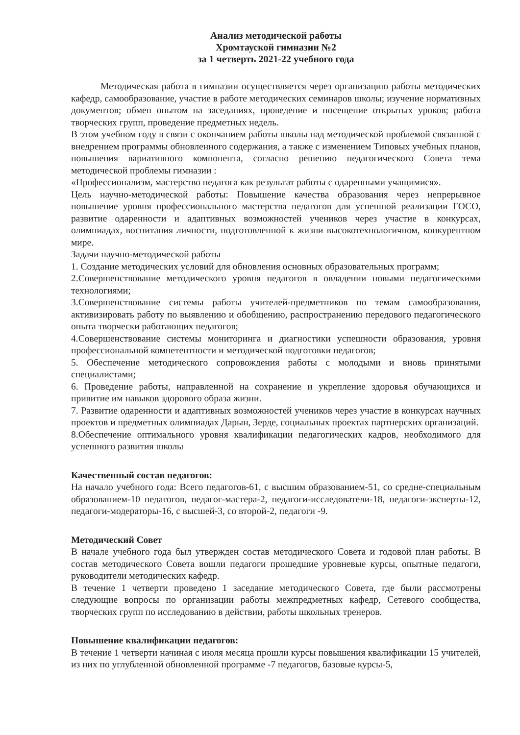Анализ методической работы
Хромтауской гимназии №2
за 1 четверть 2021-22 учебного года
Методическая работа в гимназии осуществляется через организацию работы методических кафедр, самообразование, участие в работе методических семинаров школы; изучение нормативных документов; обмен опытом на заседаниях, проведение и посещение открытых уроков; работа творческих групп, проведение предметных недель.
В этом учебном году в связи с окончанием работы школы над методической проблемой связанной с внедрением программы обновленного содержания, а также с изменением Типовых учебных планов, повышения вариативного компонента, согласно решению педагогического Совета тема методической проблемы гимназии :
«Профессионализм, мастерство педагога как результат работы с одаренными учащимися».
Цель научно-методической работы: Повышение качества образования через непрерывное повышение уровня профессионального мастерства педагогов для успешной реализации ГОСО, развитие одаренности и адаптивных возможностей учеников через участие в конкурсах, олимпиадах, воспитания личности, подготовленной к жизни высокотехнологичном, конкурентном мире.
Задачи научно-методической работы
1. Создание методических условий для обновления основных образовательных программ;
2.Совершенствование методического уровня педагогов в овладении новыми педагогическими технологиями;
3.Совершенствование системы работы учителей-предметников по темам самообразования, активизировать работу по выявлению и обобщению, распространению передового педагогического опыта творчески работающих педагогов;
4.Совершенствование системы мониторинга и диагностики успешности образования, уровня профессиональной компетентности и методической подготовки педагогов;
5. Обеспечение методического сопровождения работы с молодыми и вновь принятыми специалистами;
6. Проведение работы, направленной на сохранение и укрепление здоровья обучающихся и привитие им навыков здорового образа жизни.
7. Развитие одаренности и адаптивных возможностей учеников через участие в конкурсах научных проектов и предметных олимпиадах Дарын, Зерде, социальных проектах партнерских организаций.
8.Обеспечение оптимального уровня квалификации педагогических кадров, необходимого для успешного развития школы
Качественный состав педагогов:
На начало учебного года: Всего педагогов-61, с высшим образованием-51, со средне-специальным образованием-10 педагогов, педагог-мастера-2, педагоги-исследователи-18, педагоги-эксперты-12, педагоги-модераторы-16, с высшей-3, со второй-2, педагоги -9.
Методический Совет
В начале учебного года был утвержден состав методического Совета и годовой план работы. В состав методического Совета вошли педагоги прошедшие уровневые курсы, опытные педагоги, руководители методических кафедр.
В течение 1 четверти проведено 1 заседание методического Совета, где были рассмотрены следующие вопросы по организации работы межпредметных кафедр, Сетевого сообщества, творческих групп по исследованию в действии, работы школьных тренеров.
Повышение квалификации педагогов:
В течение 1 четверти начиная с июля месяца прошли курсы повышения квалификации 15 учителей, из них по углубленной обновленной программе -7 педагогов, базовые курсы-5,